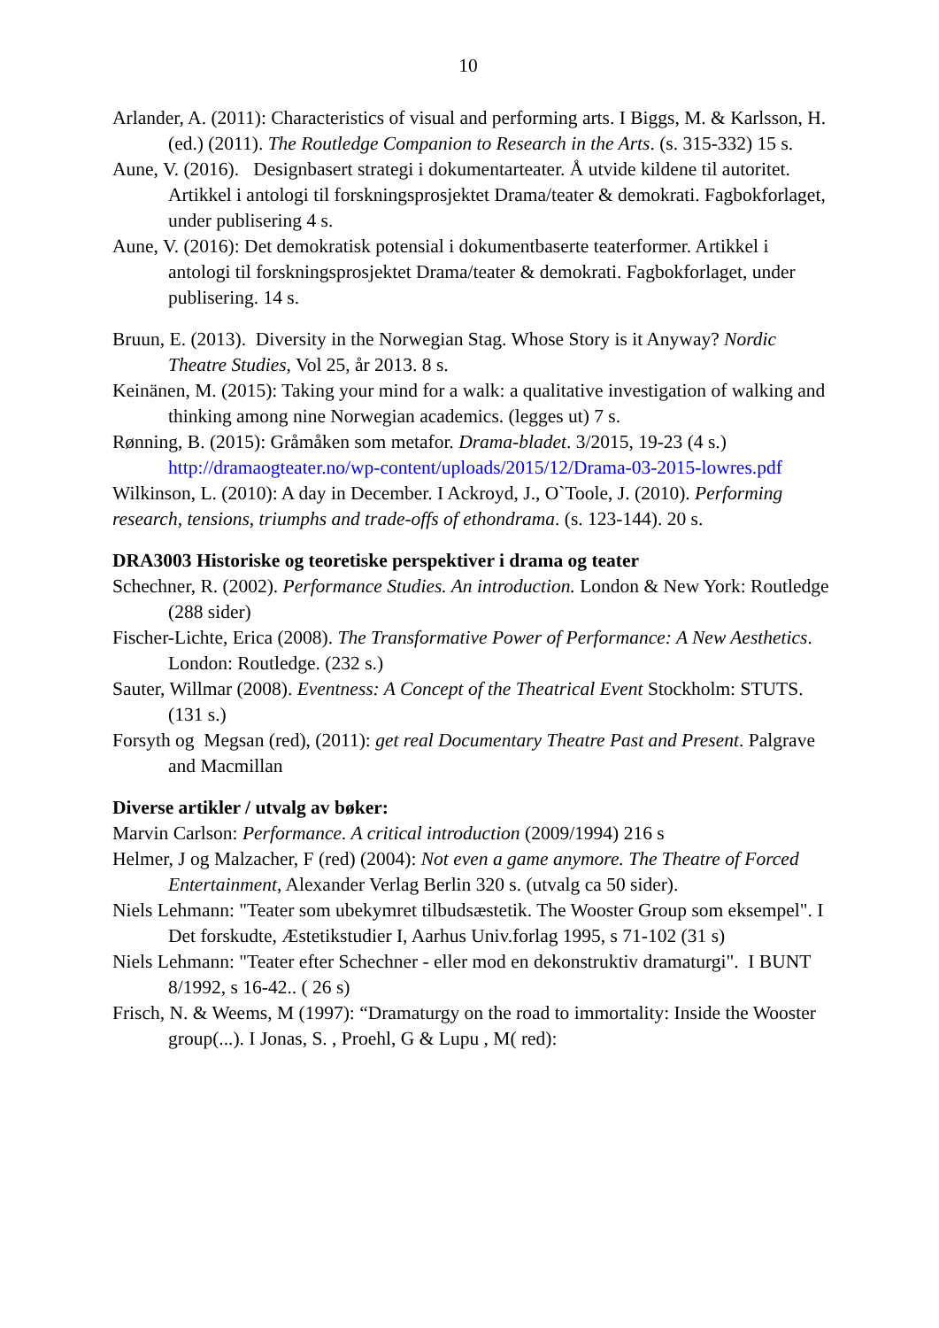10
Arlander, A. (2011): Characteristics of visual and performing arts. I Biggs, M. & Karlsson, H. (ed.) (2011). The Routledge Companion to Research in the Arts. (s. 315-332) 15 s.
Aune, V. (2016). Designbasert strategi i dokumentarteater. Å utvide kildene til autoritet. Artikkel i antologi til forskningsprosjektet Drama/teater & demokrati. Fagbokforlaget, under publisering 4 s.
Aune, V. (2016): Det demokratisk potensial i dokumentbaserte teaterformer. Artikkel i antologi til forskningsprosjektet Drama/teater & demokrati. Fagbokforlaget, under publisering. 14 s.
Bruun, E. (2013). Diversity in the Norwegian Stag. Whose Story is it Anyway? Nordic Theatre Studies, Vol 25, år 2013. 8 s.
Keinänen, M. (2015): Taking your mind for a walk: a qualitative investigation of walking and thinking among nine Norwegian academics. (legges ut) 7 s.
Rønning, B. (2015): Gråmåken som metafor. Drama-bladet. 3/2015, 19-23 (4 s.) http://dramaogteater.no/wp-content/uploads/2015/12/Drama-03-2015-lowres.pdf
Wilkinson, L. (2010): A day in December. I Ackroyd, J., O`Toole, J. (2010). Performing research, tensions, triumphs and trade-offs of ethondrama. (s. 123-144). 20 s.
DRA3003 Historiske og teoretiske perspektiver i drama og teater
Schechner, R. (2002). Performance Studies. An introduction. London & New York: Routledge (288 sider)
Fischer-Lichte, Erica (2008). The Transformative Power of Performance: A New Aesthetics. London: Routledge. (232 s.)
Sauter, Willmar (2008). Eventness: A Concept of the Theatrical Event Stockholm: STUTS. (131 s.)
Forsyth og Megsan (red), (2011): get real Documentary Theatre Past and Present. Palgrave and Macmillan
Diverse artikler / utvalg av bøker:
Marvin Carlson: Performance. A critical introduction (2009/1994) 216 s
Helmer, J og Malzacher, F (red) (2004): Not even a game anymore. The Theatre of Forced Entertainment, Alexander Verlag Berlin 320 s. (utvalg ca 50 sider).
Niels Lehmann: "Teater som ubekymret tilbudsæstetik. The Wooster Group som eksempel". I Det forskudte, Æstetikstudier I, Aarhus Univ.forlag 1995, s 71-102 (31 s)
Niels Lehmann: "Teater efter Schechner - eller mod en dekonstruktiv dramaturgi". I BUNT 8/1992, s 16-42.. ( 26 s)
Frisch, N. & Weems, M (1997): “Dramaturgy on the road to immortality: Inside the Wooster group(...). I Jonas, S. , Proehl, G & Lupu , M( red):